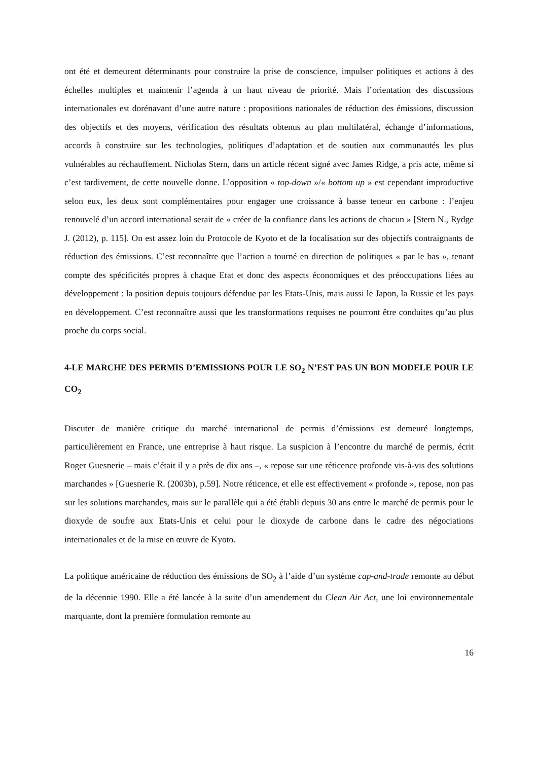ont été et demeurent déterminants pour construire la prise de conscience, impulser politiques et actions à des échelles multiples et maintenir l’agenda à un haut niveau de priorité. Mais l’orientation des discussions internationales est dorénavant d’une autre nature : propositions nationales de réduction des émissions, discussion des objectifs et des moyens, vérification des résultats obtenus au plan multilatéral, échange d’informations, accords à construire sur les technologies, politiques d’adaptation et de soutien aux communautés les plus vulnérables au réchauffement. Nicholas Stern, dans un article récent signé avec James Ridge, a pris acte, même si c’est tardivement, de cette nouvelle donne. L’opposition « top-down »/« bottom up » est cependant improductive selon eux, les deux sont complémentaires pour engager une croissance à basse teneur en carbone : l’enjeu renouvelé d’un accord international serait de « créer de la confiance dans les actions de chacun » [Stern N., Rydge J. (2012), p. 115]. On est assez loin du Protocole de Kyoto et de la focalisation sur des objectifs contraignants de réduction des émissions. C’est reconnaître que l’action a tourné en direction de politiques « par le bas », tenant compte des spécificités propres à chaque Etat et donc des aspects économiques et des préoccupations liées au développement : la position depuis toujours défendue par les Etats-Unis, mais aussi le Japon, la Russie et les pays en développement. C’est reconnaître aussi que les transformations requises ne pourront être conduites qu’au plus proche du corps social.
4-LE MARCHE DES PERMIS D’EMISSIONS POUR LE SO<sub>2</sub> N’EST PAS UN BON MODELE POUR LE CO<sub>2</sub>
Discuter de manière critique du marché international de permis d’émissions est demeuré longtemps, particulièrement en France, une entreprise à haut risque. La suspicion à l’encontre du marché de permis, écrit Roger Guesnerie – mais c’était il y a près de dix ans –, « repose sur une réticence profonde vis-à-vis des solutions marchandes » [Guesnerie R. (2003b), p.59]. Notre réticence, et elle est effectivement « profonde », repose, non pas sur les solutions marchandes, mais sur le parallèle qui a été établi depuis 30 ans entre le marché de permis pour le dioxyde de soufre aux Etats-Unis et celui pour le dioxyde de carbone dans le cadre des négociations internationales et de la mise en œuvre de Kyoto.
La politique américaine de réduction des émissions de SO<sub>2</sub> à l’aide d’un système cap-and-trade remonte au début de la décennie 1990. Elle a été lancée à la suite d’un amendement du Clean Air Act, une loi environnementale marquante, dont la première formulation remonte au
16